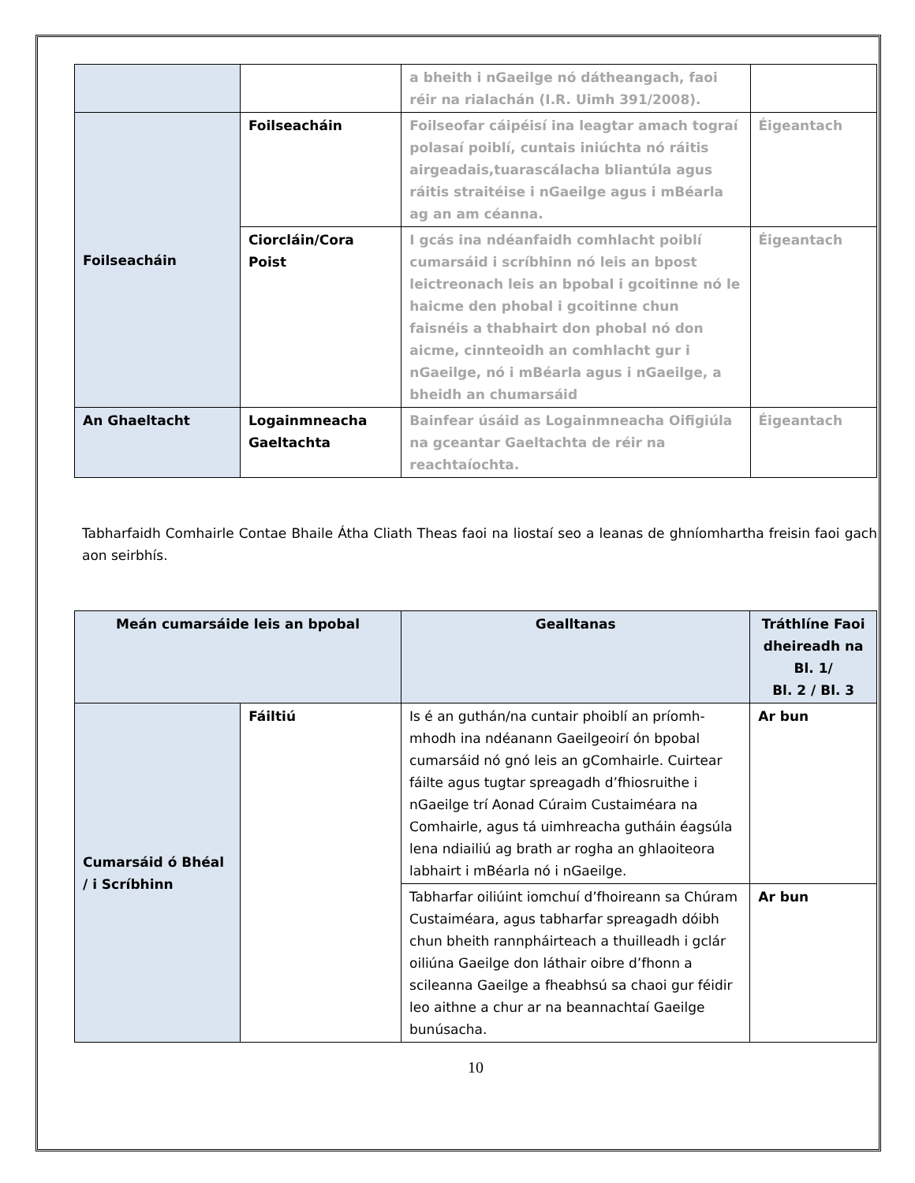| | | a bheith i nGaeilge nó dátheangach, faoi réir na rialachán (I.R. Uimh 391/2008). | |
| Foilseacháin | Foilseacháin | Foilseofar cáipéisí ina leagtar amach tograí polasaí poiblí, cuntais iniúchta nó ráitis airgeadais,tuarascálacha bliantúla agus ráitis straitéise i nGaeilge agus i mBéarla ag an am céanna. | Éigeantach |
| | Ciorcláin/Cora Poist | I gcás ina ndéanfaidh comhlacht poiblí cumarsáid i scríbhinn nó leis an bpost leictreonach leis an bpobal i gcoitinne nó le haicme den phobal i gcoitinne chun faisnéis a thabhairt don phobal nó don aicme, cinnteoidh an comhlacht gur i nGaeilge, nó i mBéarla agus i nGaeilge, a bheidh an chumarsáid | Éigeantach |
| An Ghaeltacht | Logainmneacha Gaeltachta | Bainfear úsáid as Logainmneacha Oifigiúla na gceantar Gaeltachta de réir na reachtaíochta. | Éigeantach |
Tabharfaidh Comhairle Contae Bhaile Átha Cliath Theas faoi na liostaí seo a leanas de ghníomhartha freisin faoi gach aon seirbhís.
| Meán cumarsáide leis an bpobal | | Gealltanas | Tráthlíne Faoi dheireadh na Bl. 1/ Bl. 2 / Bl. 3 |
| --- | --- | --- | --- |
| Cumarsáid ó Bhéal / i Scríbhinn | Fáiltiú | Is é an guthán/na cuntair phoiblí an príomh-mhodh ina ndéanann Gaeilgeoirí ón bpobal cumarsáid nó gnó leis an gComhairle. Cuirtear fáilte agus tugtar spreagadh d’fhiosruithe i nGaeilge trí Aonad Cúraim Custaiméara na Comhairle, agus tá uimhreacha gutháin éagsúla lena ndiailiú ag brath ar rogha an ghlaoiteora labhairt i mBéarla nó i nGaeilge. | Ar bun |
| | | Tabharfar oiliúint iomchuí d’fhoireann sa Chúram Custaiméara, agus tabharfar spreagadh dóibh chun bheith rannpháirteach a thuilleadh i gclár oiliúna Gaeilge don láthair oibre d’fhonn a scileanna Gaeilge a fheabhsú sa chaoi gur féidir leo aithne a chur ar na beannachtaí Gaeilge bunúsacha. | Ar bun |
10